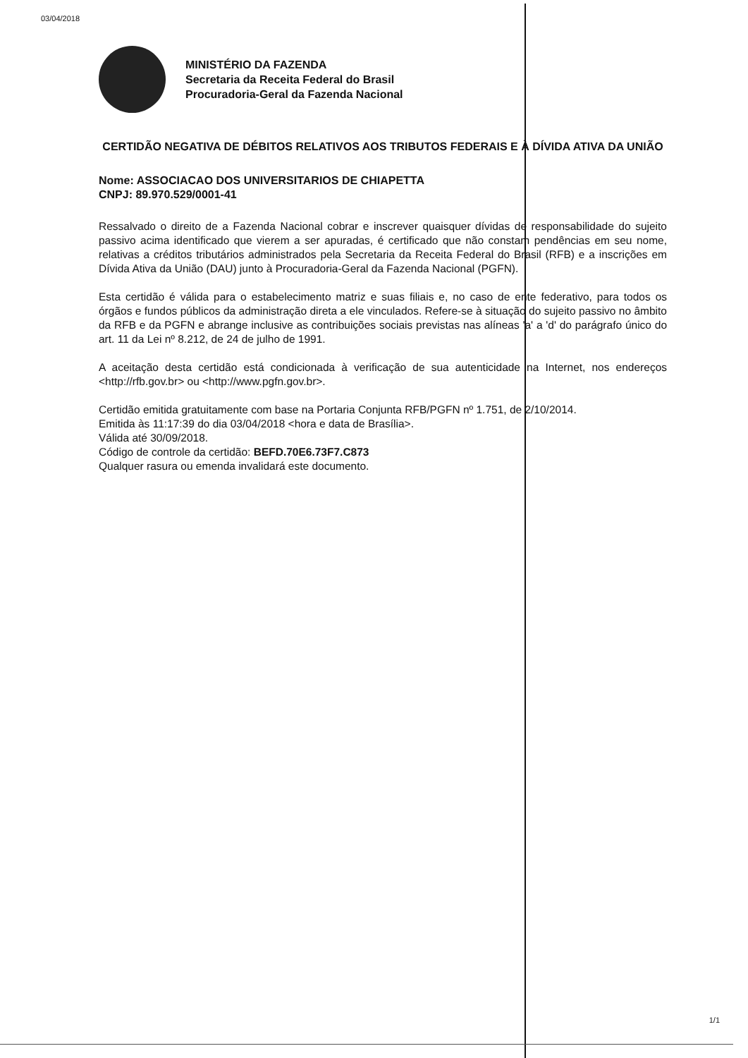03/04/2018
MINISTÉRIO DA FAZENDA
Secretaria da Receita Federal do Brasil
Procuradoria-Geral da Fazenda Nacional
CERTIDÃO NEGATIVA DE DÉBITOS RELATIVOS AOS TRIBUTOS FEDERAIS E À DÍVIDA ATIVA DA UNIÃO
Nome: ASSOCIACAO DOS UNIVERSITARIOS DE CHIAPETTA
CNPJ: 89.970.529/0001-41
Ressalvado o direito de a Fazenda Nacional cobrar e inscrever quaisquer dívidas de responsabilidade do sujeito passivo acima identificado que vierem a ser apuradas, é certificado que não constam pendências em seu nome, relativas a créditos tributários administrados pela Secretaria da Receita Federal do Brasil (RFB) e a inscrições em Dívida Ativa da União (DAU) junto à Procuradoria-Geral da Fazenda Nacional (PGFN).
Esta certidão é válida para o estabelecimento matriz e suas filiais e, no caso de ente federativo, para todos os órgãos e fundos públicos da administração direta a ele vinculados. Refere-se à situação do sujeito passivo no âmbito da RFB e da PGFN e abrange inclusive as contribuições sociais previstas nas alíneas 'a' a 'd' do parágrafo único do art. 11 da Lei nº 8.212, de 24 de julho de 1991.
A aceitação desta certidão está condicionada à verificação de sua autenticidade na Internet, nos endereços <http://rfb.gov.br> ou <http://www.pgfn.gov.br>.
Certidão emitida gratuitamente com base na Portaria Conjunta RFB/PGFN nº 1.751, de 2/10/2014.
Emitida às 11:17:39 do dia 03/04/2018 <hora e data de Brasília>.
Válida até 30/09/2018.
Código de controle da certidão: BEFD.70E6.73F7.C873
Qualquer rasura ou emenda invalidará este documento.
1/1